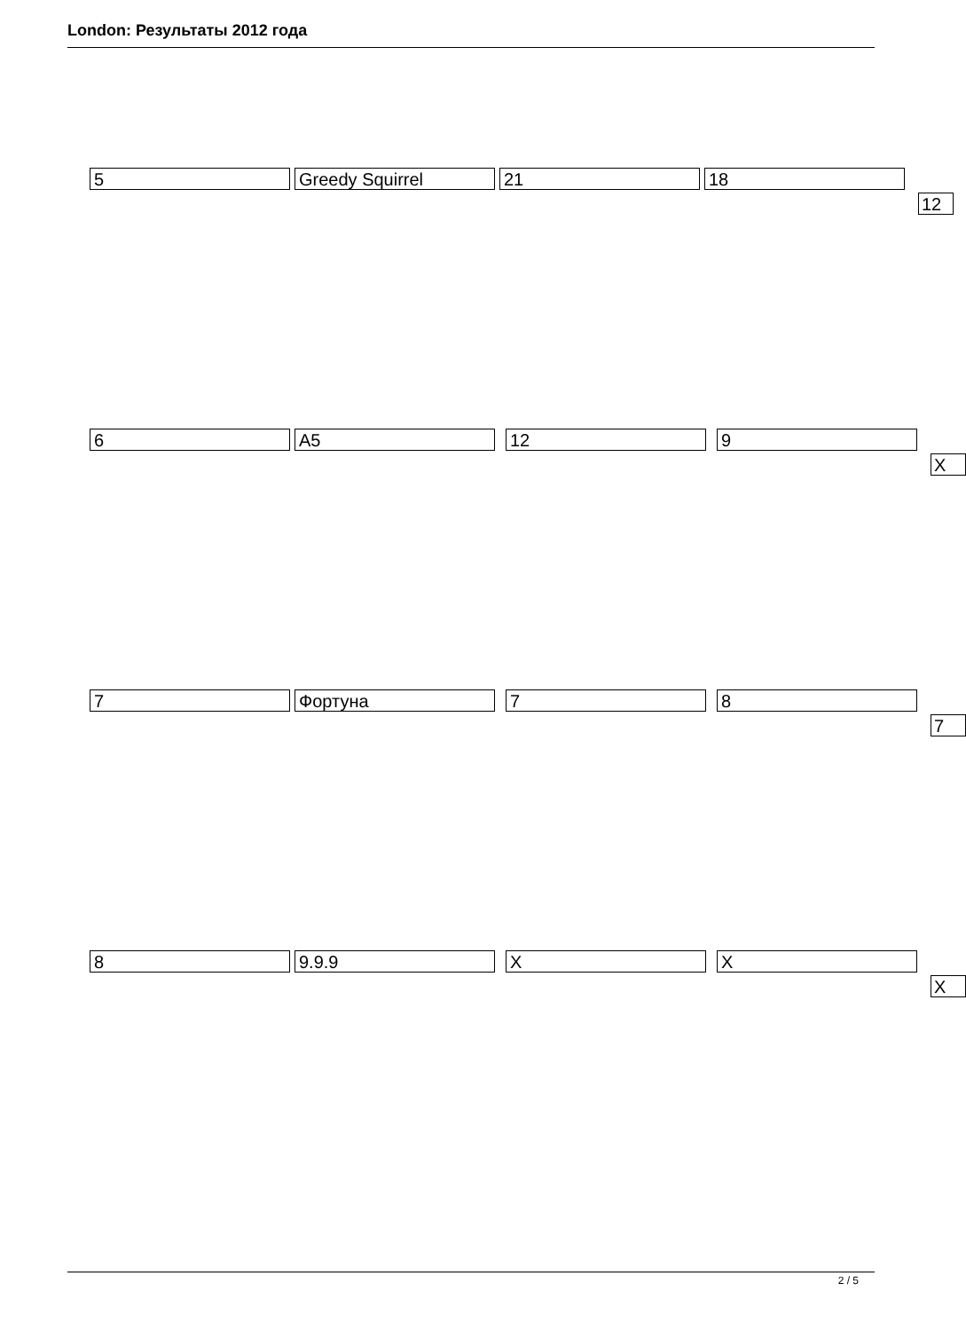London: Результаты 2012 года
5 Greedy Squirrel 21 18
12
6 A5 12 9
X
7 Фортуна 7 8
7
8 9.9.9 X X
X
2 / 5